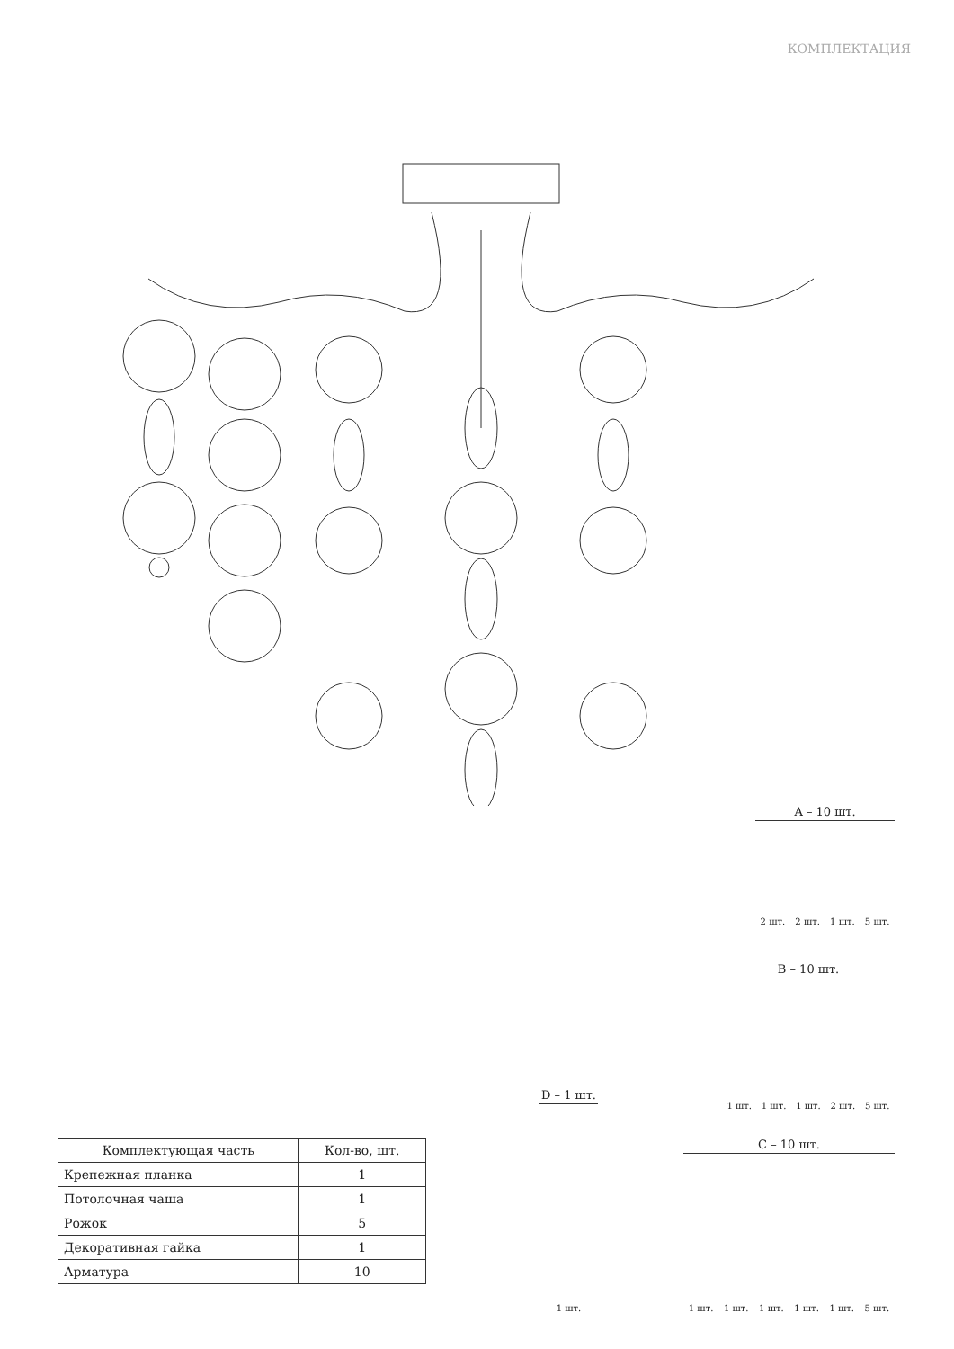КОМПЛЕКТАЦИЯ
A – 10 шт.
2 шт. 2 шт. 1 шт. 5 шт.
B – 10 шт.
1 шт. 1 шт. 1 шт. 2 шт. 5 шт.
D – 1 шт.
1 шт.
C – 10 шт.
1 шт. 1 шт. 1 шт. 1 шт. 1 шт. 5 шт.
| Комплектующая часть | Кол-во, шт. |
| --- | --- |
| Крепежная планка | 1 |
| Потолочная чаша | 1 |
| Рожок | 5 |
| Декоративная гайка | 1 |
| Арматура | 10 |